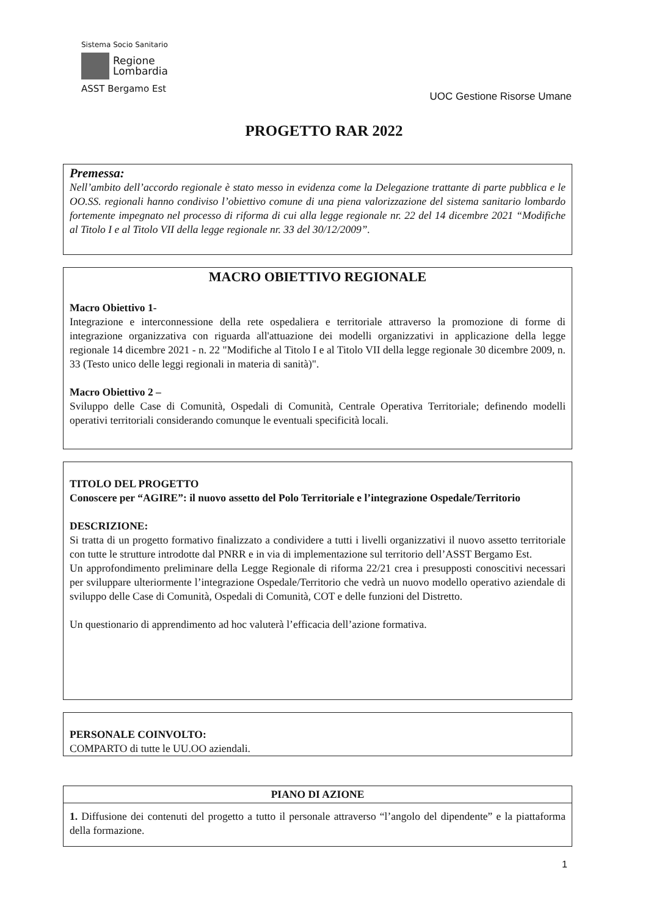Sistema Socio Sanitario
Regione
Lombardia
ASST Bergamo Est
UOC Gestione Risorse Umane
PROGETTO RAR 2022
Premessa:
Nell’ambito dell’accordo regionale è stato messo in evidenza come la Delegazione trattante di parte pubblica e le OO.SS. regionali hanno condiviso l’obiettivo comune di una piena valorizzazione del sistema sanitario lombardo fortemente impegnato nel processo di riforma di cui alla legge regionale nr. 22 del 14 dicembre 2021 “Modifiche al Titolo I e al Titolo VII della legge regionale nr. 33 del 30/12/2009”.
MACRO OBIETTIVO REGIONALE
Macro Obiettivo 1-
Integrazione e interconnessione della rete ospedaliera e territoriale attraverso la promozione di forme di integrazione organizzativa con riguarda all'attuazione dei modelli organizzativi in applicazione della legge regionale 14 dicembre 2021 - n. 22 "Modifiche al Titolo I e al Titolo VII della legge regionale 30 dicembre 2009, n. 33 (Testo unico delle leggi regionali in materia di sanità)".
Macro Obiettivo 2 –
Sviluppo delle Case di Comunità, Ospedali di Comunità, Centrale Operativa Territoriale; definendo modelli operativi territoriali considerando comunque le eventuali specificità locali.
TITOLO DEL PROGETTO
Conoscere per “AGIRE”: il nuovo assetto del Polo Territoriale e l’integrazione Ospedale/Territorio
DESCRIZIONE:
Si tratta di un progetto formativo finalizzato a condividere a tutti i livelli organizzativi il nuovo assetto territoriale con tutte le strutture introdotte dal PNRR e in via di implementazione sul territorio dell’ASST Bergamo Est.
Un approfondimento preliminare della Legge Regionale di riforma 22/21 crea i presupposti conoscitivi necessari per sviluppare ulteriormente l’integrazione Ospedale/Territorio che vedrà un nuovo modello operativo aziendale di sviluppo delle Case di Comunità, Ospedali di Comunità, COT e delle funzioni del Distretto.
Un questionario di apprendimento ad hoc valuterà l’efficacia dell’azione formativa.
PERSONALE COINVOLTO:
COMPARTO di tutte le UU.OO aziendali.
PIANO DI AZIONE
1. Diffusione dei contenuti del progetto a tutto il personale attraverso “l’angolo del dipendente” e la piattaforma della formazione.
1